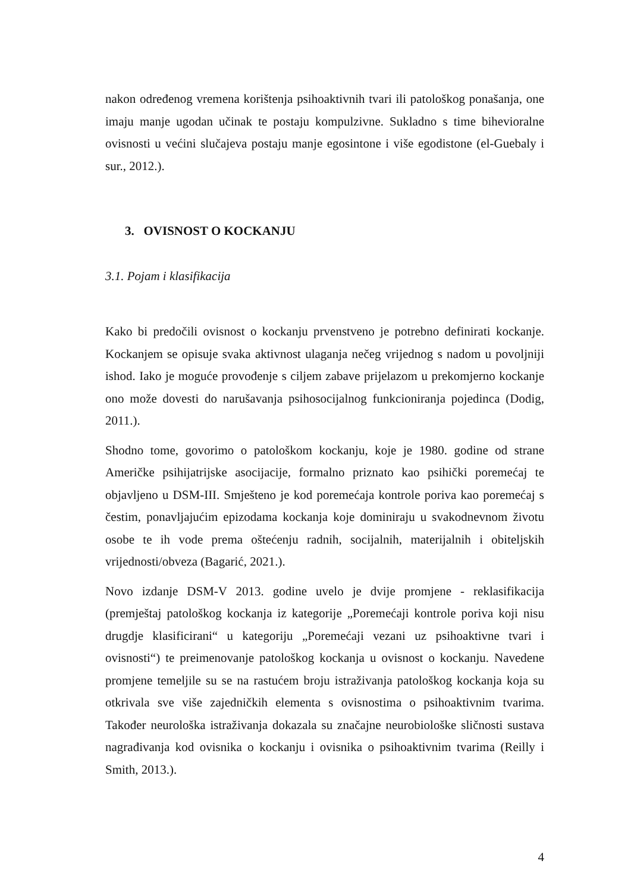nakon određenog vremena korištenja psihoaktivnih tvari ili patološkog ponašanja, one imaju manje ugodan učinak te postaju kompulzivne. Sukladno s time bihevioralne ovisnosti u većini slučajeva postaju manje egosintone i više egodistone (el-Guebaly i sur., 2012.).
3. OVISNOST O KOCKANJU
3.1. Pojam i klasifikacija
Kako bi predočili ovisnost o kockanju prvenstveno je potrebno definirati kockanje. Kockanjem se opisuje svaka aktivnost ulaganja nečeg vrijednog s nadom u povoljniji ishod. Iako je moguće provođenje s ciljem zabave prijelazom u prekomjerno kockanje ono može dovesti do narušavanja psihosocijalnog funkcioniranja pojedinca (Dodig, 2011.).
Shodno tome, govorimo o patološkom kockanju, koje je 1980. godine od strane Američke psihijatrijske asocijacije, formalno priznato kao psihički poremećaj te objavljeno u DSM-III. Smješteno je kod poremećaja kontrole poriva kao poremećaj s čestim, ponavljajućim epizodama kockanja koje dominiraju u svakodnevnom životu osobe te ih vode prema oštećenju radnih, socijalnih, materijalnih i obiteljskih vrijednosti/obveza (Bagarić, 2021.).
Novo izdanje DSM-V 2013. godine uvelo je dvije promjene - reklasifikacija (premještaj patološkog kockanja iz kategorije „Poremećaji kontrole poriva koji nisu drugdje klasificirani“ u kategoriju „Poremećaji vezani uz psihoaktivne tvari i ovisnosti“) te preimenovanje patološkog kockanja u ovisnost o kockanju. Navedene promjene temeljile su se na rastućem broju istraživanja patološkog kockanja koja su otkrivala sve više zajedničkih elementa s ovisnostima o psihoaktivnim tvarima. Također neurološka istraživanja dokazala su značajne neurobiološke sličnosti sustava nagrađivanja kod ovisnika o kockanju i ovisnika o psihoaktivnim tvarima (Reilly i Smith, 2013.).
4